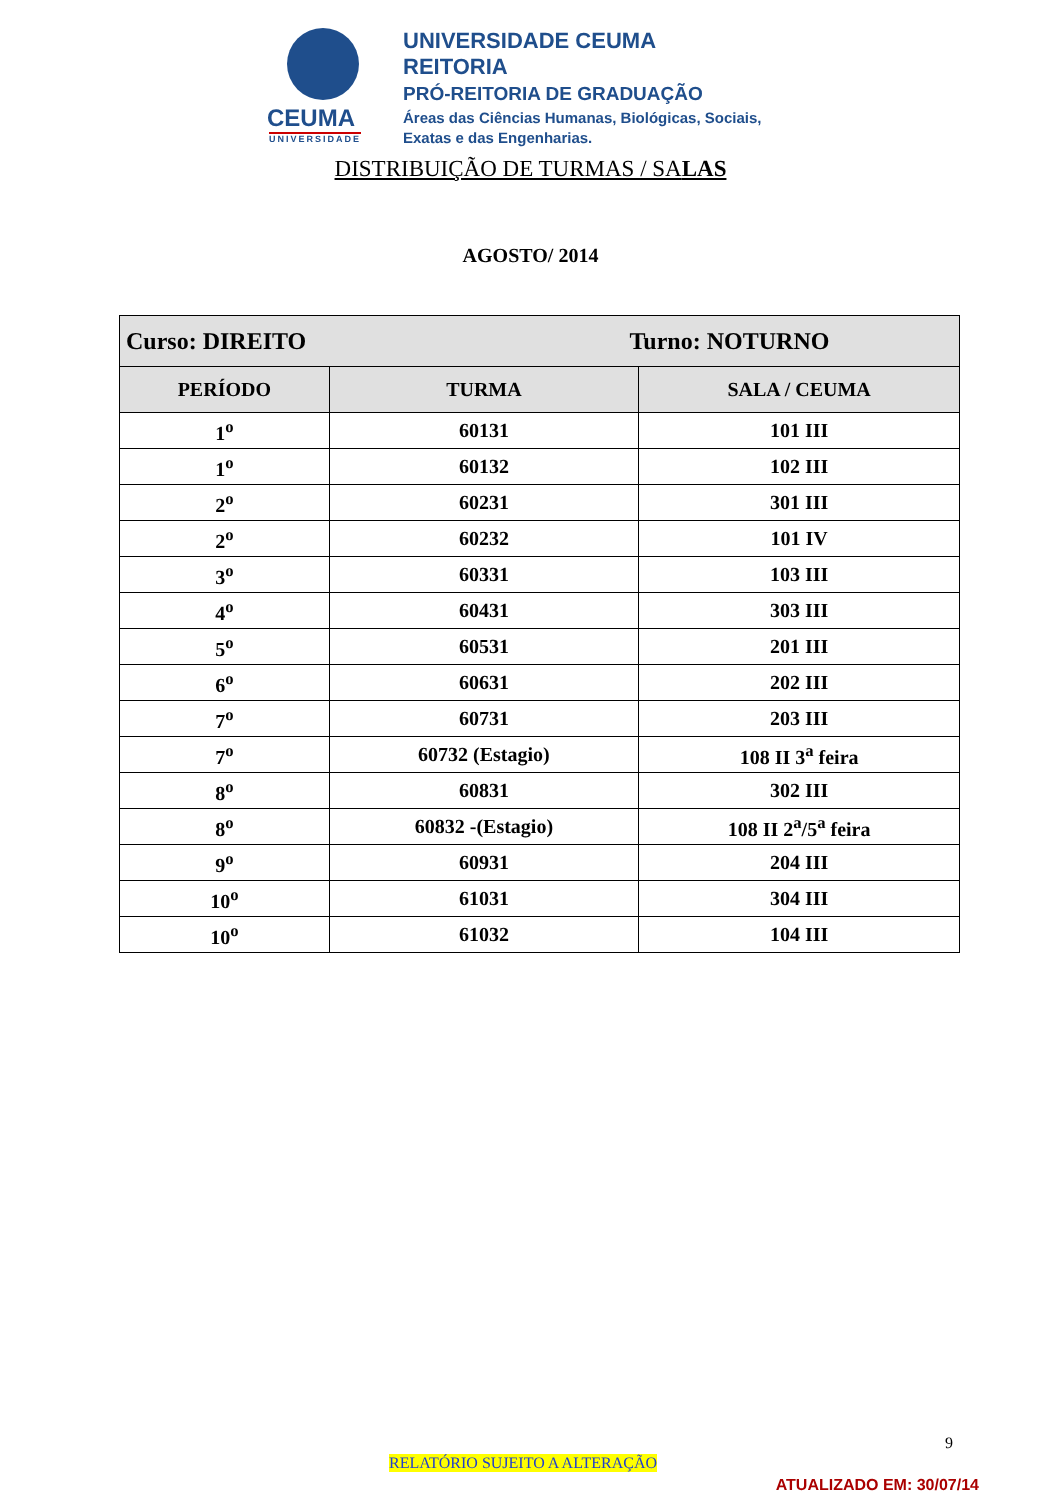CEUMA
UNIVERSIDADE
UNIVERSIDADE CEUMA
REITORIA
PRÓ-REITORIA DE GRADUAÇÃO
Áreas das Ciências Humanas, Biológicas, Sociais,
Exatas e das Engenharias.
DISTRIBUIÇÃO DE TURMAS / SALAS
AGOSTO/ 2014
| Curso: DIREITO Turno: NOTURNO | | |
| PERÍODO | TURMA | SALA / CEUMA |
| 1<sup>o</sup> | 60131 | 101 III |
| 1<sup>o</sup> | 60132 | 102 III |
| 2<sup>o</sup> | 60231 | 301 III |
| 2<sup>o</sup> | 60232 | 101 IV |
| 3<sup>o</sup> | 60331 | 103 III |
| 4<sup>o</sup> | 60431 | 303 III |
| 5<sup>o</sup> | 60531 | 201 III |
| 6<sup>o</sup> | 60631 | 202 III |
| 7<sup>o</sup> | 60731 | 203 III |
| 7<sup>o</sup> | 60732 (Estagio) | 108 II 3<sup>a</sup> feira |
| 8<sup>o</sup> | 60831 | 302 III |
| 8<sup>o</sup> | 60832 -(Estagio) | 108 II 2<sup>a</sup>/5<sup>a</sup> feira |
| 9<sup>o</sup> | 60931 | 204 III |
| 10<sup>o</sup> | 61031 | 304 III |
| 10<sup>o</sup> | 61032 | 104 III |
9
RELATÓRIO SUJEITO A ALTERAÇÃO
ATUALIZADO EM: 30/07/14